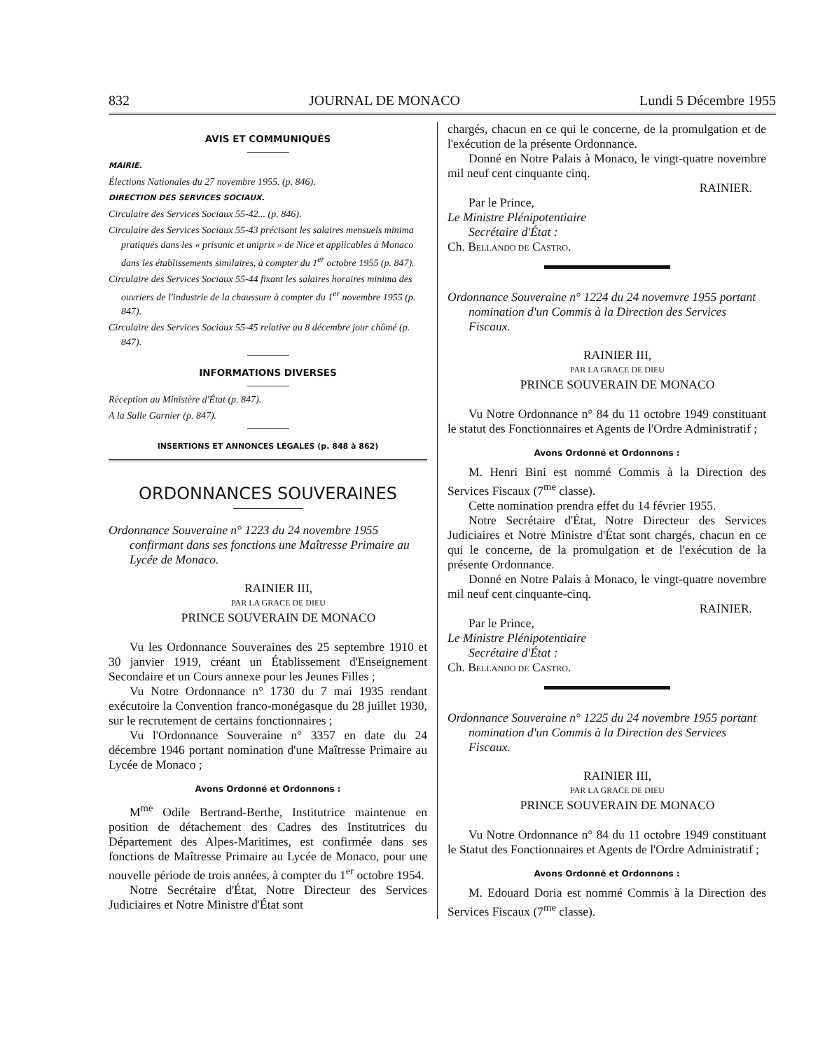832 JOURNAL DE MONACO Lundi 5 Décembre 1955
AVIS ET COMMUNIQUÉS
MAIRIE.
Élections Nationales du 27 novembre 1955. (p. 846).
DIRECTION DES SERVICES SOCIAUX.
Circulaire des Services Sociaux 55-42... (p. 846).
Circulaire des Services Sociaux 55-43 précisant les salaires mensuels minima pratiqués dans les « prisunic et uniprix » de Nice et applicables à Monaco dans les établissements similaires, à compter du 1<sup>er</sup> octobre 1955 (p. 847).
Circulaire des Services Sociaux 55-44 fixant les salaires horaires minima des ouvriers de l'industrie de la chaussure à compter du 1<sup>er</sup> novembre 1955 (p. 847).
Circulaire des Services Sociaux 55-45 relative au 8 décembre jour chômé (p. 847).
INFORMATIONS DIVERSES
Réception au Ministère d'État (p. 847).
A la Salle Garnier (p. 847).
INSERTIONS ET ANNONCES LÉGALES (p. 848 à 862)
ORDONNANCES SOUVERAINES
Ordonnance Souveraine n° 1223 du 24 novembre 1955 confirmant dans ses fonctions une Maîtresse Primaire au Lycée de Monaco.
RAINIER III,
PAR LA GRACE DE DIEU
PRINCE SOUVERAIN DE MONACO
Vu les Ordonnance Souveraines des 25 septembre 1910 et 30 janvier 1919, créant un Établissement d'Enseignement Secondaire et un Cours annexe pour les Jeunes Filles ;
Vu Notre Ordonnance n° 1730 du 7 mai 1935 rendant exécutoire la Convention franco-monégasque du 28 juillet 1930, sur le recrutement de certains fonctionnaires ;
Vu l'Ordonnance Souveraine n° 3357 en date du 24 décembre 1946 portant nomination d'une Maîtresse Primaire au Lycée de Monaco ;
Avons Ordonné et Ordonnons :
M<sup>me</sup> Odile Bertrand-Berthe, Institutrice maintenue en position de détachement des Cadres des Institutrices du Département des Alpes-Maritimes, est confirmée dans ses fonctions de Maîtresse Primaire au Lycée de Monaco, pour une nouvelle période de trois années, à compter du 1<sup>er</sup> octobre 1954.
Notre Secrétaire d'État, Notre Directeur des Services Judiciaires et Notre Ministre d'État sont
chargés, chacun en ce qui le concerne, de la promulgation et de l'exécution de la présente Ordonnance.
Donné en Notre Palais à Monaco, le vingt-quatre novembre mil neuf cent cinquante cinq.
RAINIER.
Par le Prince,
Le Ministre Plénipotentiaire
Secrétaire d'État :
Ch. BELLANDO DE CASTRO.
Ordonnance Souveraine n° 1224 du 24 novemvre 1955 portant nomination d'un Commis à la Direction des Services Fiscaux.
RAINIER III,
PAR LA GRACE DE DIEU
PRINCE SOUVERAIN DE MONACO
Vu Notre Ordonnance n° 84 du 11 octobre 1949 constituant le statut des Fonctionnaires et Agents de l'Ordre Administratif ;
Avons Ordonné et Ordonnons :
M. Henri Bini est nommé Commis à la Direction des Services Fiscaux (7<sup>me</sup> classe).
Cette nomination prendra effet du 14 février 1955.
Notre Secrétaire d'État, Notre Directeur des Services Judiciaires et Notre Ministre d'État sont chargés, chacun en ce qui le concerne, de la promulgation et de l'exécution de la présente Ordonnance.
Donné en Notre Palais à Monaco, le vingt-quatre novembre mil neuf cent cinquante-cinq.
RAINIER.
Par le Prince,
Le Ministre Plénipotentiaire
Secrétaire d'État :
Ch. BELLANDO DE CASTRO.
Ordonnance Souveraine n° 1225 du 24 novembre 1955 portant nomination d'un Commis à la Direction des Services Fiscaux.
RAINIER III,
PAR LA GRACE DE DIEU
PRINCE SOUVERAIN DE MONACO
Vu Notre Ordonnance n° 84 du 11 octobre 1949 constituant le Statut des Fonctionnaires et Agents de l'Ordre Administratif ;
Avons Ordonné et Ordonnons :
M. Edouard Doria est nommé Commis à la Direction des Services Fiscaux (7<sup>me</sup> classe).